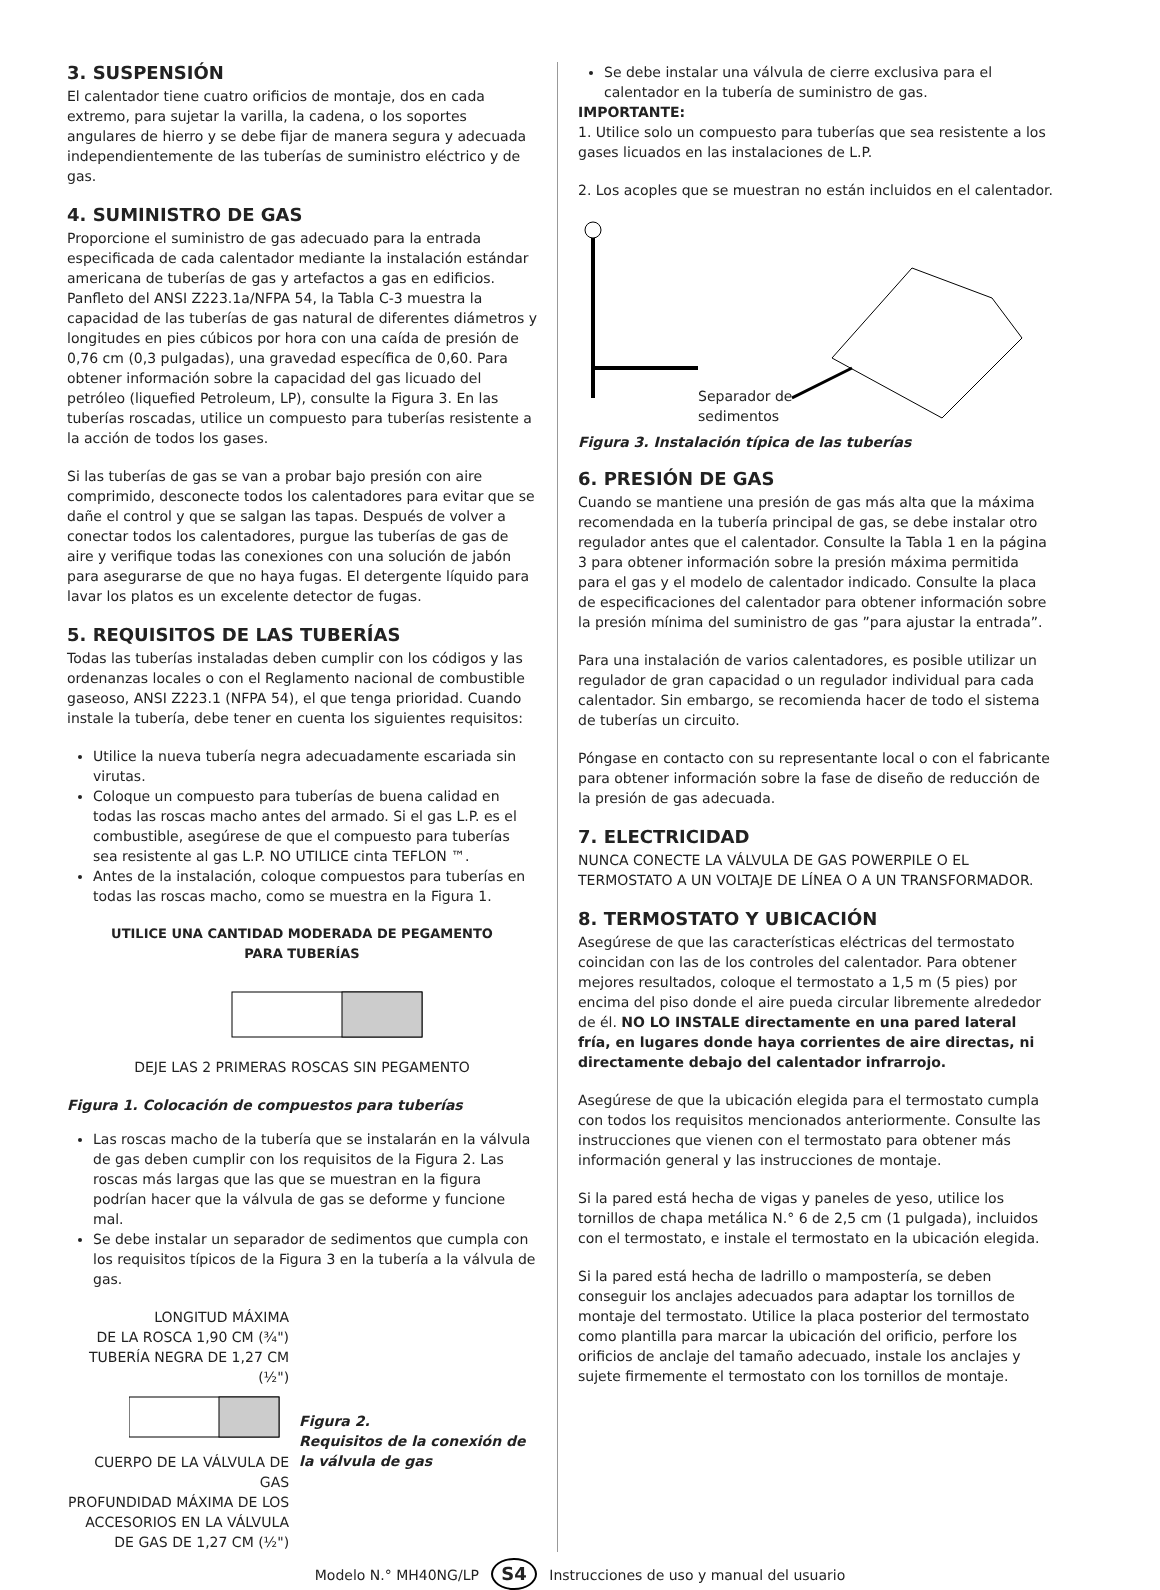3. SUSPENSIÓN
El calentador tiene cuatro orificios de montaje, dos en cada extremo, para sujetar la varilla, la cadena, o los soportes angulares de hierro y se debe fijar de manera segura y adecuada independientemente de las tuberías de suministro eléctrico y de gas.
4. SUMINISTRO DE GAS
Proporcione el suministro de gas adecuado para la entrada especificada de cada calentador mediante la instalación estándar americana de tuberías de gas y artefactos a gas en edificios. Panfleto del ANSI Z223.1a/NFPA 54, la Tabla C-3 muestra la capacidad de las tuberías de gas natural de diferentes diámetros y longitudes en pies cúbicos por hora con una caída de presión de 0,76 cm (0,3 pulgadas), una gravedad específica de 0,60. Para obtener información sobre la capacidad del gas licuado del petróleo (liquefied Petroleum, LP), consulte la Figura 3. En las tuberías roscadas, utilice un compuesto para tuberías resistente a la acción de todos los gases.
Si las tuberías de gas se van a probar bajo presión con aire comprimido, desconecte todos los calentadores para evitar que se dañe el control y que se salgan las tapas. Después de volver a conectar todos los calentadores, purgue las tuberías de gas de aire y verifique todas las conexiones con una solución de jabón para asegurarse de que no haya fugas. El detergente líquido para lavar los platos es un excelente detector de fugas.
5. REQUISITOS DE LAS TUBERÍAS
Todas las tuberías instaladas deben cumplir con los códigos y las ordenanzas locales o con el Reglamento nacional de combustible gaseoso, ANSI Z223.1 (NFPA 54), el que tenga prioridad. Cuando instale la tubería, debe tener en cuenta los siguientes requisitos:
Utilice la nueva tubería negra adecuadamente escariada sin virutas.
Coloque un compuesto para tuberías de buena calidad en todas las roscas macho antes del armado. Si el gas L.P. es el combustible, asegúrese de que el compuesto para tuberías sea resistente al gas L.P. NO UTILICE cinta TEFLON ™.
Antes de la instalación, coloque compuestos para tuberías en todas las roscas macho, como se muestra en la Figura 1.
UTILICE UNA CANTIDAD MODERADA DE PEGAMENTO
PARA TUBERÍAS
DEJE LAS 2 PRIMERAS ROSCAS SIN PEGAMENTO
Figura 1. Colocación de compuestos para tuberías
Las roscas macho de la tubería que se instalarán en la válvula de gas deben cumplir con los requisitos de la Figura 2. Las roscas más largas que las que se muestran en la figura podrían hacer que la válvula de gas se deforme y funcione mal.
Se debe instalar un separador de sedimentos que cumpla con los requisitos típicos de la Figura 3 en la tubería a la válvula de gas.
LONGITUD MÁXIMA
DE LA ROSCA 1,90 CM (¾")
TUBERÍA NEGRA DE 1,27 CM (½")
CUERPO DE LA VÁLVULA DE GAS
PROFUNDIDAD MÁXIMA DE LOS
ACCESORIOS EN LA VÁLVULA
DE GAS DE 1,27 CM (½")
Figura 2.
Requisitos de la conexión de la válvula de gas
Se debe instalar una válvula de cierre exclusiva para el calentador en la tubería de suministro de gas.
IMPORTANTE:
1. Utilice solo un compuesto para tuberías que sea resistente a los gases licuados en las instalaciones de L.P.
2. Los acoples que se muestran no están incluidos en el calentador.
Separador de
sedimentos
Figura 3. Instalación típica de las tuberías
6. PRESIÓN DE GAS
Cuando se mantiene una presión de gas más alta que la máxima recomendada en la tubería principal de gas, se debe instalar otro regulador antes que el calentador. Consulte la Tabla 1 en la página 3 para obtener información sobre la presión máxima permitida para el gas y el modelo de calentador indicado. Consulte la placa de especificaciones del calentador para obtener información sobre la presión mínima del suministro de gas ”para ajustar la entrada”.
Para una instalación de varios calentadores, es posible utilizar un regulador de gran capacidad o un regulador individual para cada calentador. Sin embargo, se recomienda hacer de todo el sistema de tuberías un circuito.
Póngase en contacto con su representante local o con el fabricante para obtener información sobre la fase de diseño de reducción de la presión de gas adecuada.
7. ELECTRICIDAD
NUNCA CONECTE LA VÁLVULA DE GAS POWERPILE O EL TERMOSTATO A UN VOLTAJE DE LÍNEA O A UN TRANSFORMADOR.
8. TERMOSTATO Y UBICACIÓN
Asegúrese de que las características eléctricas del termostato coincidan con las de los controles del calentador. Para obtener mejores resultados, coloque el termostato a 1,5 m (5 pies) por encima del piso donde el aire pueda circular libremente alrededor de él. NO LO INSTALE directamente en una pared lateral fría, en lugares donde haya corrientes de aire directas, ni directamente debajo del calentador infrarrojo.
Asegúrese de que la ubicación elegida para el termostato cumpla con todos los requisitos mencionados anteriormente. Consulte las instrucciones que vienen con el termostato para obtener más información general y las instrucciones de montaje.
Si la pared está hecha de vigas y paneles de yeso, utilice los tornillos de chapa metálica N.° 6 de 2,5 cm (1 pulgada), incluidos con el termostato, e instale el termostato en la ubicación elegida.
Si la pared está hecha de ladrillo o mampostería, se deben conseguir los anclajes adecuados para adaptar los tornillos de montaje del termostato. Utilice la placa posterior del termostato como plantilla para marcar la ubicación del orificio, perfore los orificios de anclaje del tamaño adecuado, instale los anclajes y sujete firmemente el termostato con los tornillos de montaje.
Modelo N.° MH40NG/LP S4 Instrucciones de uso y manual del usuario